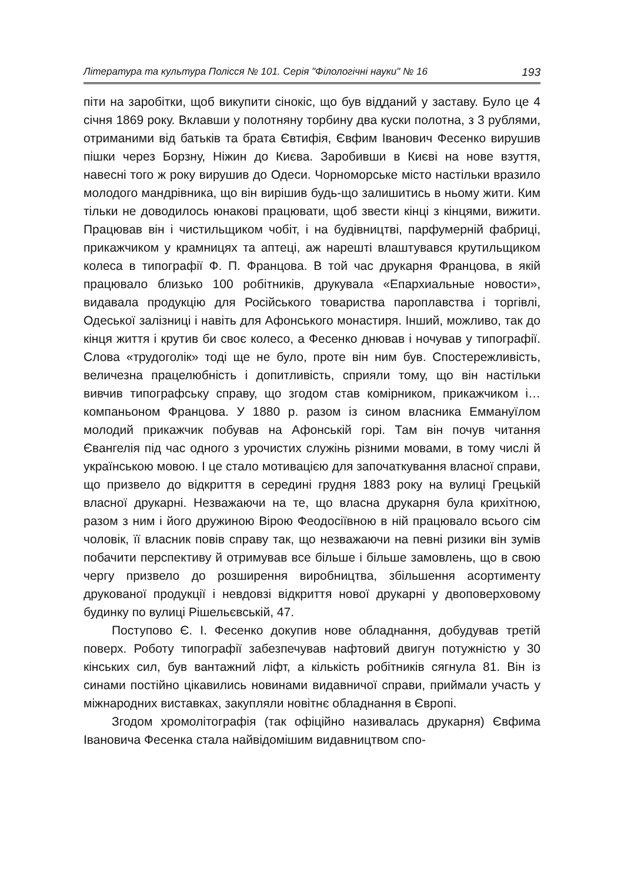Література та культура Полісся № 101. Серія "Філологічні науки" № 16 193
піти на заробітки, щоб викупити сінокіс, що був відданий у заставу. Було це 4 січня 1869 року. Вклавши у полотняну торбину два куски полотна, з 3 рублями, отриманими від батьків та брата Євтифія, Євфим Іванович Фесенко вирушив пішки через Борзну, Ніжин до Києва. Заробивши в Києві на нове взуття, навесні того ж року вирушив до Одеси. Чорноморське місто настільки вразило молодого мандрівника, що він вирішив будь-що залишитись в ньому жити. Ким тільки не доводилось юнакові працювати, щоб звести кінці з кінцями, вижити. Працював він і чистильщиком чобіт, і на будівництві, парфумерній фабриці, прикажчиком у крамницях та аптеці, аж нарешті влаштувався крутильщиком колеса в типографії Ф. П. Францова. В той час друкарня Францова, в якій працювало близько 100 робітників, друкувала «Епархиальные новости», видавала продукцію для Російського товариства пароплавства і торгівлі, Одеської залізниці і навіть для Афонського монастиря. Інший, можливо, так до кінця життя і крутив би своє колесо, а Фесенко днював і ночував у типографії. Слова «трудоголік» тоді ще не було, проте він ним був. Спостережливість, величезна працелюбність і допитливість, сприяли тому, що він настільки вивчив типографську справу, що згодом став комірником, прикажчиком і… компаньоном Францова. У 1880 р. разом із сином власника Еммануїлом молодий прикажчик побував на Афонській горі. Там він почув читання Євангелія під час одного з урочистих служінь різними мовами, в тому числі й українською мовою. І це стало мотивацією для започаткування власної справи, що призвело до відкриття в середині грудня 1883 року на вулиці Грецькій власної друкарні. Незважаючи на те, що власна друкарня була крихітною, разом з ним і його дружиною Вірою Феодосіївною в ній працювало всього сім чоловік, її власник повів справу так, що незважаючи на певні ризики він зумів побачити перспективу й отримував все більше і більше замовлень, що в свою чергу призвело до розширення виробництва, збільшення асортименту друкованої продукції і невдовзі відкриття нової друкарні у двоповерховому будинку по вулиці Рішельєвській, 47.
Поступово Є. І. Фесенко докупив нове обладнання, добудував третій поверх. Роботу типографії забезпечував нафтовий двигун потужністю у 30 кінських сил, був вантажний ліфт, а кількість робітників сягнула 81. Він із синами постійно цікавились новинами видавничої справи, приймали участь у міжнародних виставках, закупляли новітнє обладнання в Європі.
Згодом хромолітографія (так офіційно називалась друкарня) Євфима Івановича Фесенка стала найвідомішим видавництвом спо-